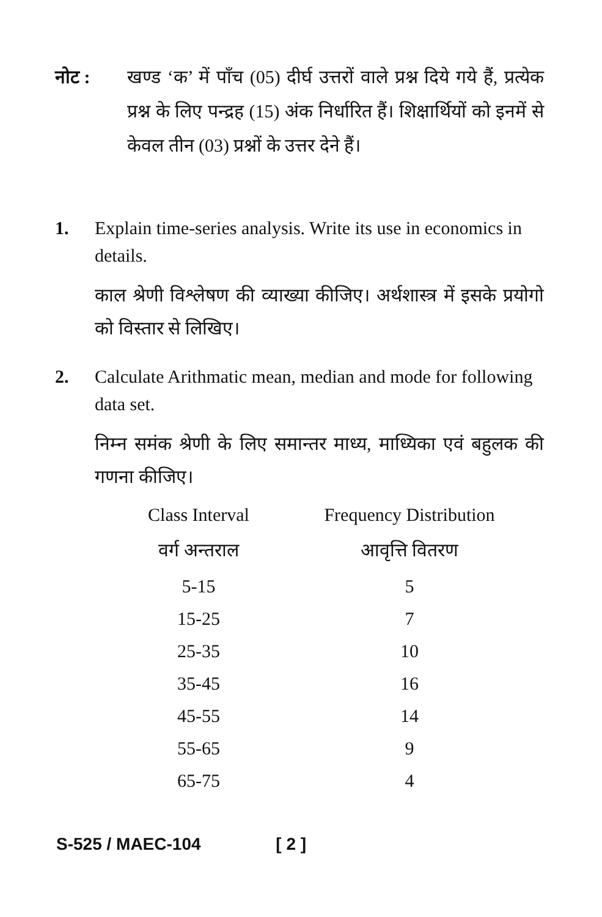नोट : खण्ड ‘क’ में पाँच (05) दीर्घ उत्तरों वाले प्रश्न दिये गये हैं, प्रत्येक प्रश्न के लिए पन्द्रह (15) अंक निर्धारित हैं। शिक्षार्थियों को इनमें से केवल तीन (03) प्रश्नों के उत्तर देने हैं।
1. Explain time-series analysis. Write its use in economics in details.
काल श्रेणी विश्लेषण की व्याख्या कीजिए। अर्थशास्त्र में इसके प्रयोगो को विस्तार से लिखिए।
2. Calculate Arithmatic mean, median and mode for following data set.
निम्न समंक श्रेणी के लिए समान्तर माध्य, माध्यिका एवं बहुलक की गणना कीजिए।
| Class Interval | Frequency Distribution |
| --- | --- |
| वर्ग अन्तराल | आवृत्ति वितरण |
| 5-15 | 5 |
| 15-25 | 7 |
| 25-35 | 10 |
| 35-45 | 16 |
| 45-55 | 14 |
| 55-65 | 9 |
| 65-75 | 4 |
S-525 / MAEC-104 [ 2 ]